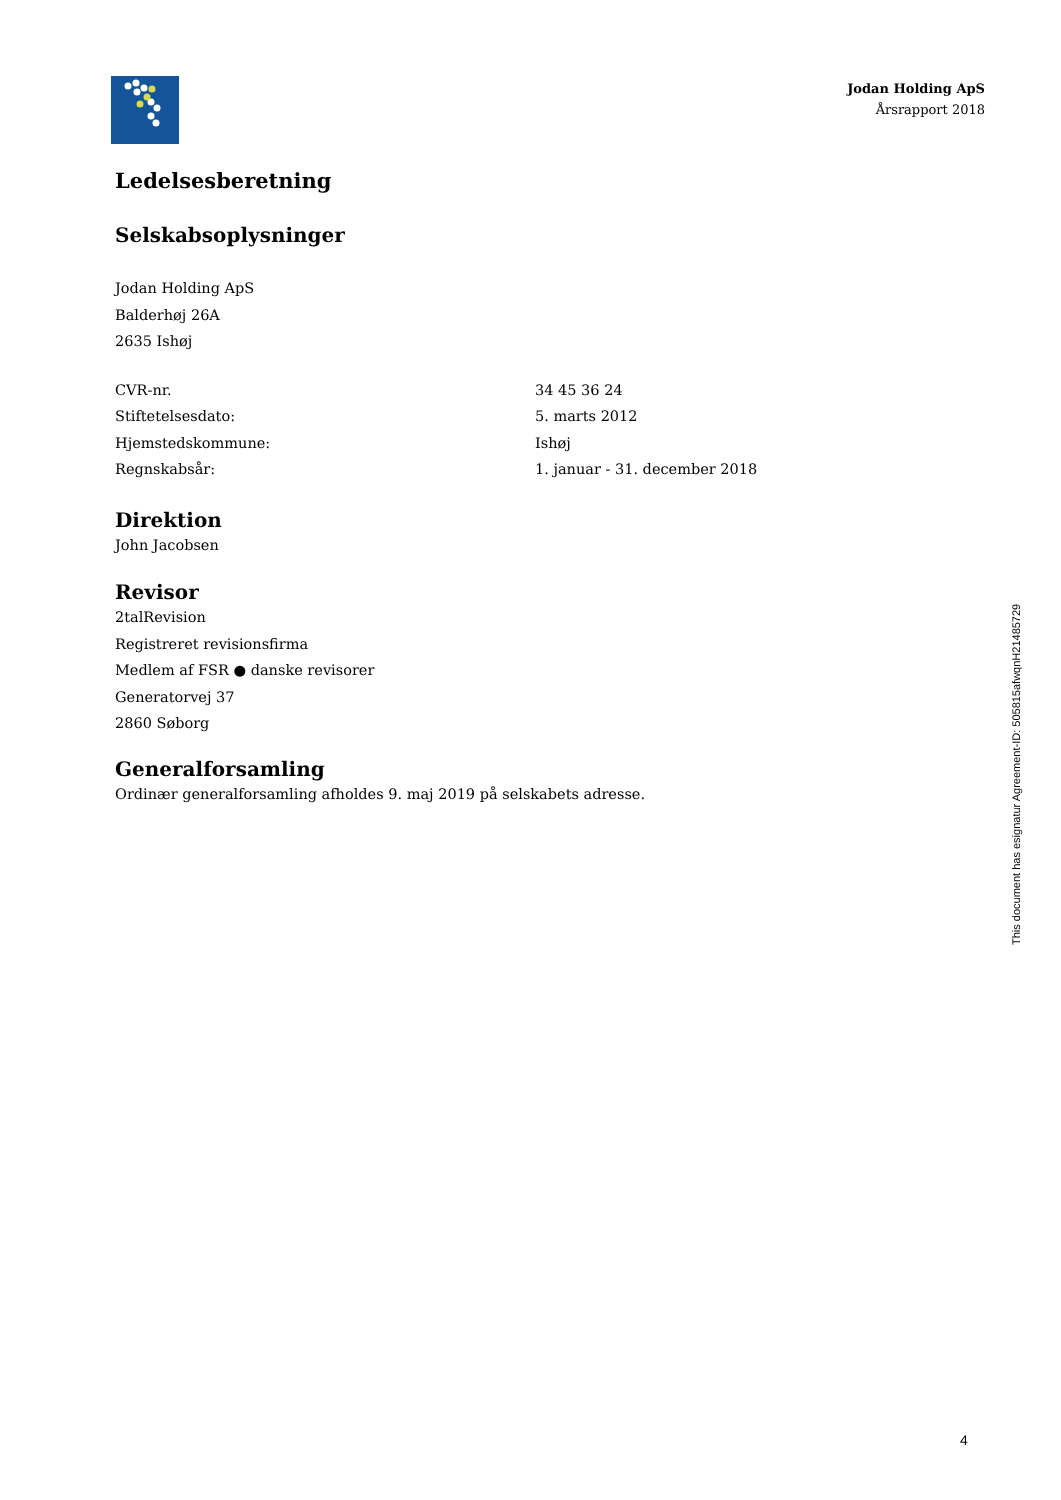Jodan Holding ApS
Årsrapport 2018
Ledelsesberetning
Selskabsoplysninger
Jodan Holding ApS
Balderhøj 26A
2635 Ishøj
| CVR-nr. | 34 45 36 24 |
| Stiftetelsesdato: | 5. marts 2012 |
| Hjemstedskommune: | Ishøj |
| Regnskabsår: | 1. januar - 31. december 2018 |
Direktion
John Jacobsen
Revisor
2talRevision
Registreret revisionsfirma
Medlem af FSR ● danske revisorer
Generatorvej 37
2860 Søborg
Generalforsamling
Ordinær generalforsamling afholdes 9. maj 2019 på selskabets adresse.
This document has esignatur Agreement-ID: 505815afwqnH21485729
4